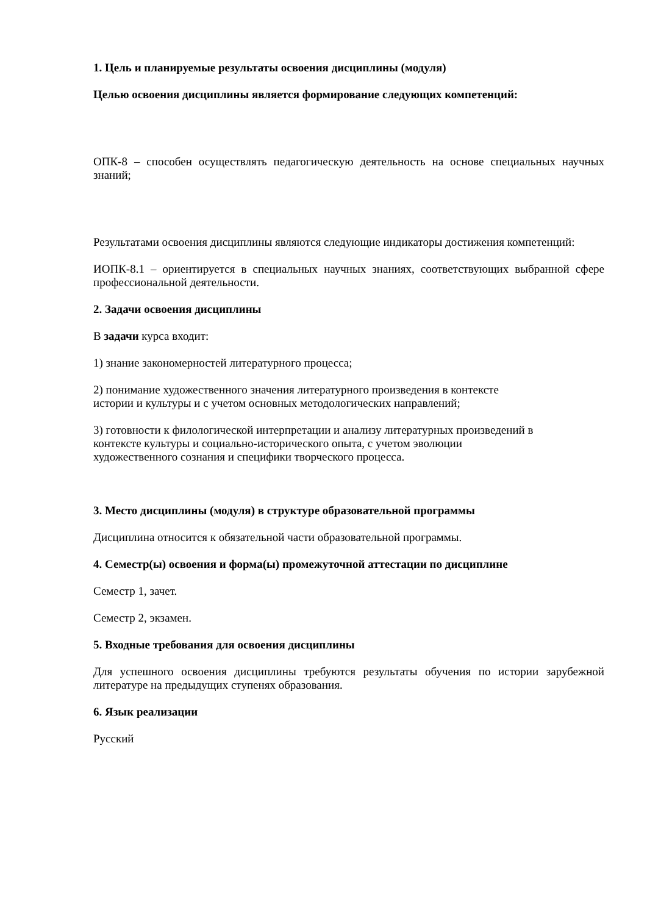1. Цель и планируемые результаты освоения дисциплины (модуля)
Целью освоения дисциплины является формирование следующих компетенций:
ОПК-8 – способен осуществлять педагогическую деятельность на основе специальных научных знаний;
Результатами освоения дисциплины являются следующие индикаторы достижения компетенций:
ИОПК-8.1 – ориентируется в специальных научных знаниях, соответствующих выбранной сфере профессиональной деятельности.
2. Задачи освоения дисциплины
В задачи курса входит:
1) знание закономерностей литературного процесса;
2) понимание художественного значения литературного произведения в контексте
истории и культуры и с учетом основных методологических направлений;
3) готовности к филологической интерпретации и анализу литературных произведений в
контексте культуры и социально-исторического опыта, с учетом эволюции
художественного сознания и специфики творческого процесса.
3. Место дисциплины (модуля) в структуре образовательной программы
Дисциплина относится к обязательной части образовательной программы.
4. Семестр(ы) освоения и форма(ы) промежуточной аттестации по дисциплине
Семестр 1, зачет.
Семестр 2, экзамен.
5. Входные требования для освоения дисциплины
Для успешного освоения дисциплины требуются результаты обучения по истории зарубежной литературе на предыдущих ступенях образования.
6. Язык реализации
Русский